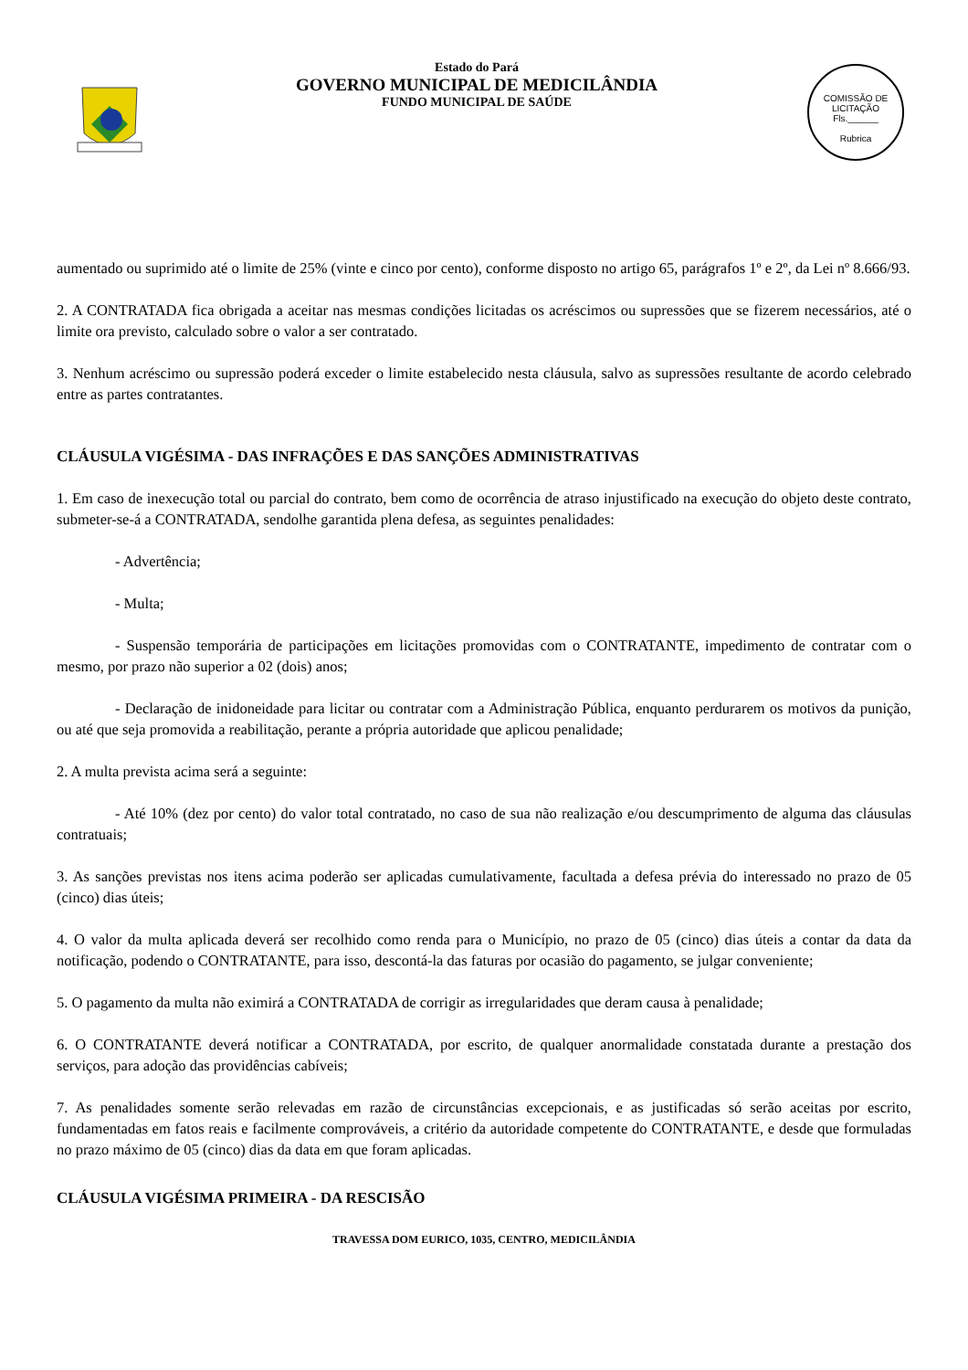Estado do Pará
GOVERNO MUNICIPAL DE MEDICILÂNDIA
FUNDO MUNICIPAL DE SAÚDE
COMISSÃO DE LICITAÇÃO
Fls.______
Rubrica
aumentado ou suprimido até o limite de 25% (vinte e cinco por cento), conforme disposto no artigo 65, parágrafos 1º e 2º, da Lei nº 8.666/93.
2. A CONTRATADA fica obrigada a aceitar nas mesmas condições licitadas os acréscimos ou supressões que se fizerem necessários, até o limite ora previsto, calculado sobre o valor a ser contratado.
3. Nenhum acréscimo ou supressão poderá exceder o limite estabelecido nesta cláusula, salvo as supressões resultante de acordo celebrado entre as partes contratantes.
CLÁUSULA VIGÉSIMA - DAS INFRAÇÕES E DAS SANÇÕES ADMINISTRATIVAS
1. Em caso de inexecução total ou parcial do contrato, bem como de ocorrência de atraso injustificado na execução do objeto deste contrato, submeter-se-á a CONTRATADA, sendolhe garantida plena defesa, as seguintes penalidades:
- Advertência;
- Multa;
- Suspensão temporária de participações em licitações promovidas com o CONTRATANTE, impedimento de contratar com o mesmo, por prazo não superior a 02 (dois) anos;
- Declaração de inidoneidade para licitar ou contratar com a Administração Pública, enquanto perdurarem os motivos da punição, ou até que seja promovida a reabilitação, perante a própria autoridade que aplicou penalidade;
2. A multa prevista acima será a seguinte:
- Até 10% (dez por cento) do valor total contratado, no caso de sua não realização e/ou descumprimento de alguma das cláusulas contratuais;
3. As sanções previstas nos itens acima poderão ser aplicadas cumulativamente, facultada a defesa prévia do interessado no prazo de 05 (cinco) dias úteis;
4. O valor da multa aplicada deverá ser recolhido como renda para o Município, no prazo de 05 (cinco) dias úteis a contar da data da notificação, podendo o CONTRATANTE, para isso, descontá-la das faturas por ocasião do pagamento, se julgar conveniente;
5. O pagamento da multa não eximirá a CONTRATADA de corrigir as irregularidades que deram causa à penalidade;
6. O CONTRATANTE deverá notificar a CONTRATADA, por escrito, de qualquer anormalidade constatada durante a prestação dos serviços, para adoção das providências cabíveis;
7. As penalidades somente serão relevadas em razão de circunstâncias excepcionais, e as justificadas só serão aceitas por escrito, fundamentadas em fatos reais e facilmente comprováveis, a critério da autoridade competente do CONTRATANTE, e desde que formuladas no prazo máximo de 05 (cinco) dias da data em que foram aplicadas.
CLÁUSULA VIGÉSIMA PRIMEIRA - DA RESCISÃO
TRAVESSA DOM EURICO, 1035, CENTRO, MEDICILÂNDIA